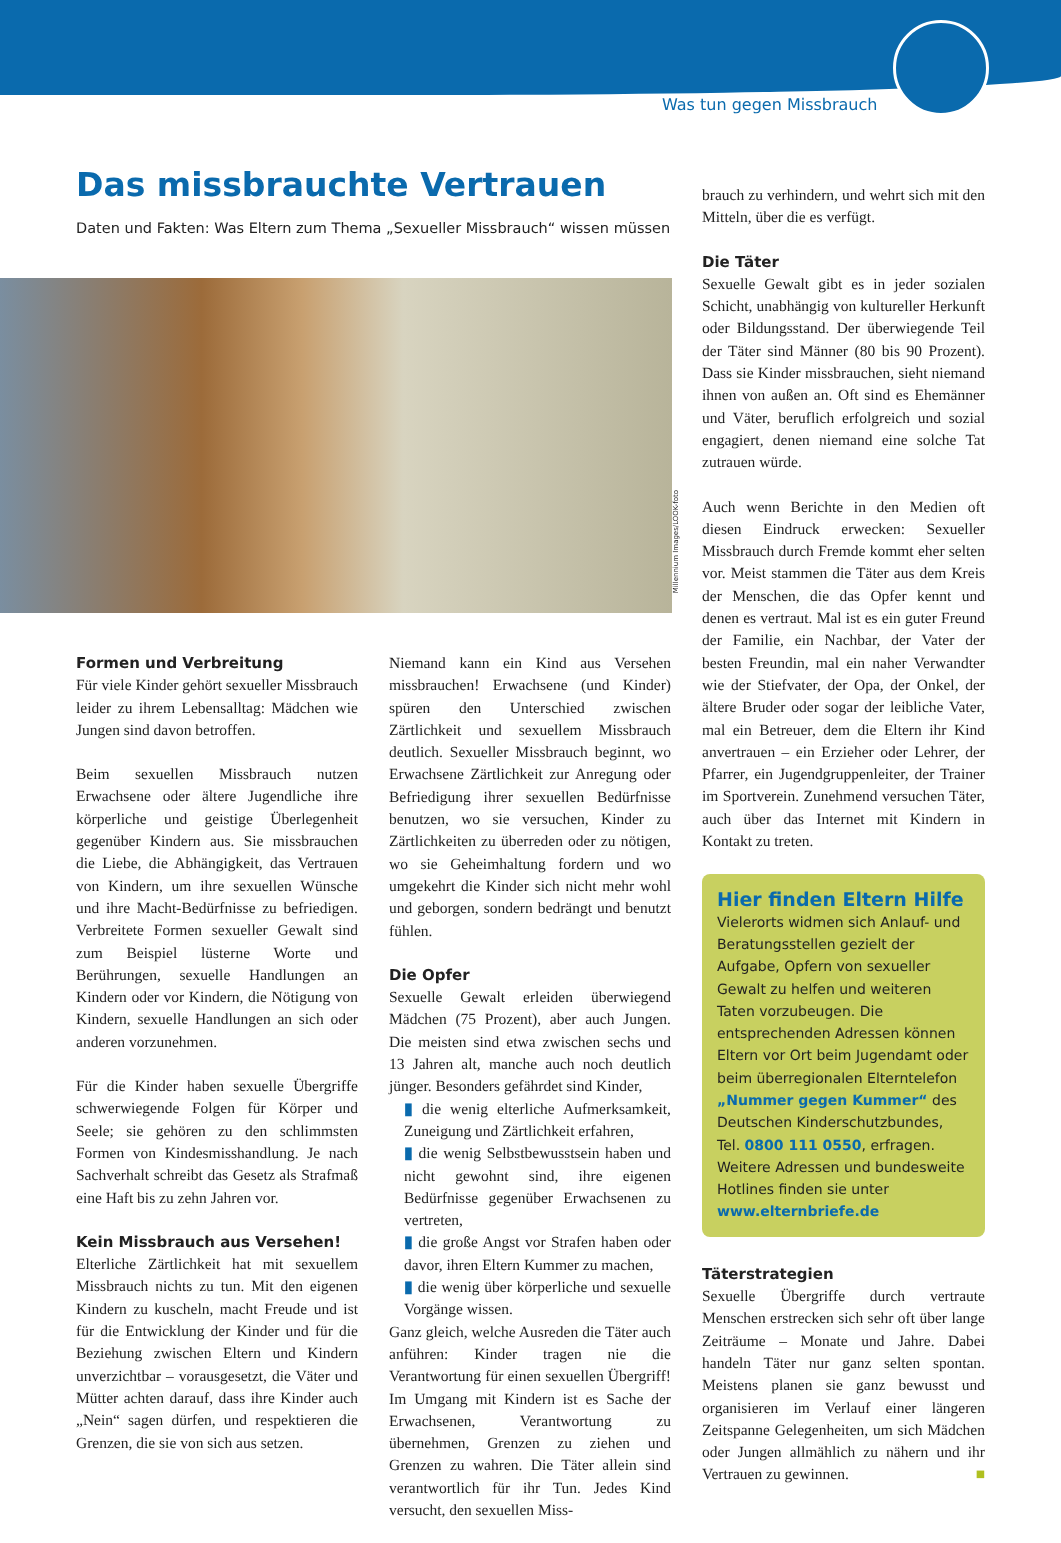Was tun gegen Missbrauch
Das missbrauchte Vertrauen
Daten und Fakten: Was Eltern zum Thema „Sexueller Missbrauch“ wissen müssen
Millennium Images/LOOK-foto
Formen und Verbreitung
Für viele Kinder gehört sexueller Missbrauch leider zu ihrem Lebensalltag: Mädchen wie Jungen sind davon betroffen.
Beim sexuellen Missbrauch nutzen Erwachsene oder ältere Jugendliche ihre körperliche und geistige Überlegenheit gegenüber Kindern aus. Sie missbrauchen die Liebe, die Abhängigkeit, das Vertrauen von Kindern, um ihre sexuellen Wünsche und ihre Macht-Bedürfnisse zu befriedigen. Verbreitete Formen sexueller Gewalt sind zum Beispiel lüsterne Worte und Berührungen, sexuelle Handlungen an Kindern oder vor Kindern, die Nötigung von Kindern, sexuelle Handlungen an sich oder anderen vorzunehmen.
Für die Kinder haben sexuelle Übergriffe schwerwiegende Folgen für Körper und Seele; sie gehören zu den schlimmsten Formen von Kindesmisshandlung. Je nach Sachverhalt schreibt das Gesetz als Strafmaß eine Haft bis zu zehn Jahren vor.
Kein Missbrauch aus Versehen!
Elterliche Zärtlichkeit hat mit sexuellem Missbrauch nichts zu tun. Mit den eigenen Kindern zu kuscheln, macht Freude und ist für die Entwicklung der Kinder und für die Beziehung zwischen Eltern und Kindern unverzichtbar – vorausgesetzt, die Väter und Mütter achten darauf, dass ihre Kinder auch „Nein“ sagen dürfen, und respektieren die Grenzen, die sie von sich aus setzen.
Niemand kann ein Kind aus Versehen missbrauchen! Erwachsene (und Kinder) spüren den Unterschied zwischen Zärtlichkeit und sexuellem Missbrauch deutlich. Sexueller Missbrauch beginnt, wo Erwachsene Zärtlichkeit zur Anregung oder Befriedigung ihrer sexuellen Bedürfnisse benutzen, wo sie versuchen, Kinder zu Zärtlichkeiten zu überreden oder zu nötigen, wo sie Geheimhaltung fordern und wo umgekehrt die Kinder sich nicht mehr wohl und geborgen, sondern bedrängt und benutzt fühlen.
Die Opfer
Sexuelle Gewalt erleiden überwiegend Mädchen (75 Prozent), aber auch Jungen. Die meisten sind etwa zwischen sechs und 13 Jahren alt, manche auch noch deutlich jünger. Besonders gefährdet sind Kinder,
▮ die wenig elterliche Aufmerksamkeit, Zuneigung und Zärtlichkeit erfahren,
▮ die wenig Selbstbewusstsein haben und nicht gewohnt sind, ihre eigenen Bedürfnisse gegenüber Erwachsenen zu vertreten,
▮ die große Angst vor Strafen haben oder davor, ihren Eltern Kummer zu machen,
▮ die wenig über körperliche und sexuelle Vorgänge wissen.
Ganz gleich, welche Ausreden die Täter auch anführen: Kinder tragen nie die Verantwortung für einen sexuellen Übergriff! Im Umgang mit Kindern ist es Sache der Erwachsenen, Verantwortung zu übernehmen, Grenzen zu ziehen und Grenzen zu wahren. Die Täter allein sind verantwortlich für ihr Tun. Jedes Kind versucht, den sexuellen Miss-
brauch zu verhindern, und wehrt sich mit den Mitteln, über die es verfügt.
Die Täter
Sexuelle Gewalt gibt es in jeder sozialen Schicht, unabhängig von kultureller Herkunft oder Bildungsstand. Der überwiegende Teil der Täter sind Männer (80 bis 90 Prozent). Dass sie Kinder missbrauchen, sieht niemand ihnen von außen an. Oft sind es Ehemänner und Väter, beruflich erfolgreich und sozial engagiert, denen niemand eine solche Tat zutrauen würde.
Auch wenn Berichte in den Medien oft diesen Eindruck erwecken: Sexueller Missbrauch durch Fremde kommt eher selten vor. Meist stammen die Täter aus dem Kreis der Menschen, die das Opfer kennt und denen es vertraut. Mal ist es ein guter Freund der Familie, ein Nachbar, der Vater der besten Freundin, mal ein naher Verwandter wie der Stiefvater, der Opa, der Onkel, der ältere Bruder oder sogar der leibliche Vater, mal ein Betreuer, dem die Eltern ihr Kind anvertrauen – ein Erzieher oder Lehrer, der Pfarrer, ein Jugendgruppenleiter, der Trainer im Sportverein. Zunehmend versuchen Täter, auch über das Internet mit Kindern in Kontakt zu treten.
Hier finden Eltern Hilfe
Vielerorts widmen sich Anlauf- und Beratungsstellen gezielt der Aufgabe, Opfern von sexueller Gewalt zu helfen und weiteren Taten vorzubeugen. Die entsprechenden Adressen können Eltern vor Ort beim Jugendamt oder beim überregionalen Elterntelefon „Nummer gegen Kummer“ des Deutschen Kinderschutzbundes, Tel. 0800 111 0550, erfragen. Weitere Adressen und bundesweite Hotlines finden sie unter www.elternbriefe.de
Täterstrategien
Sexuelle Übergriffe durch vertraute Menschen erstrecken sich sehr oft über lange Zeiträume – Monate und Jahre. Dabei handeln Täter nur ganz selten spontan. Meistens planen sie ganz bewusst und organisieren im Verlauf einer längeren Zeitspanne Gelegenheiten, um sich Mädchen oder Jungen allmählich zu nähern und ihr Vertrauen zu gewinnen. ■